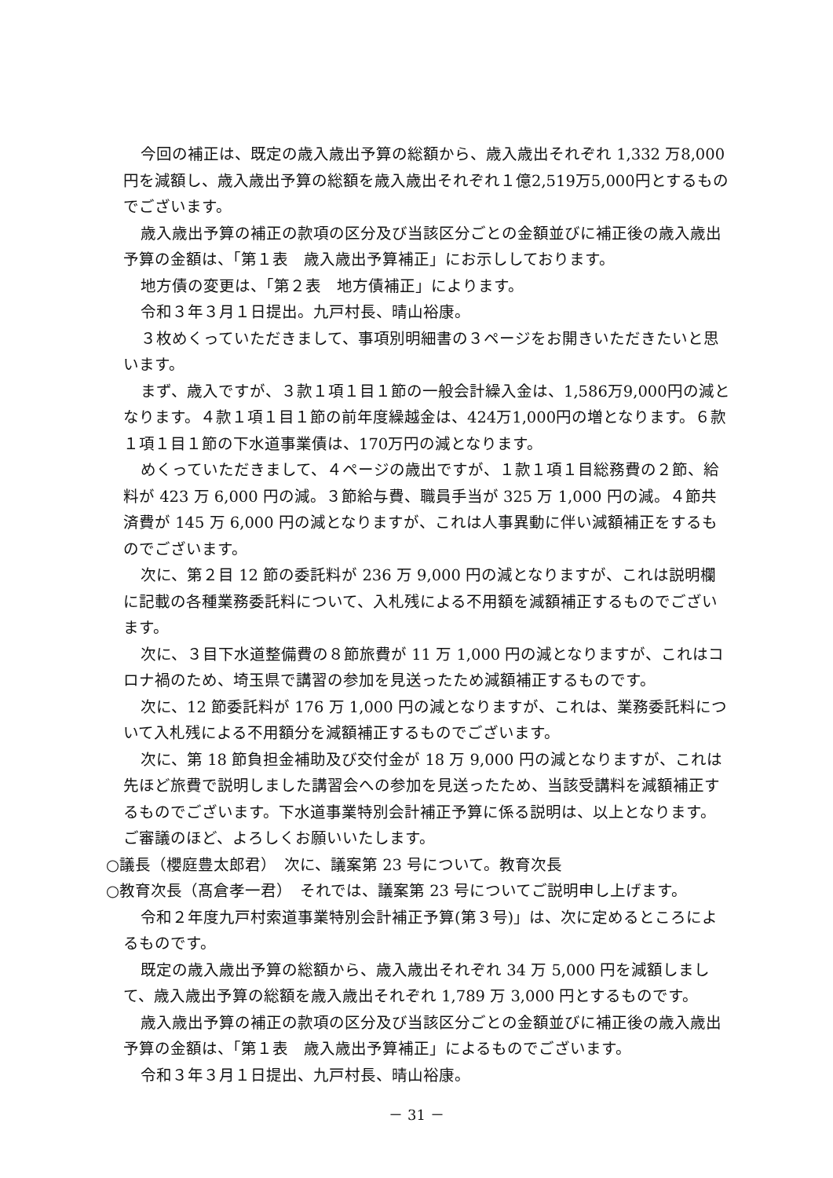今回の補正は、既定の歳入歳出予算の総額から、歳入歳出それぞれ 1,332 万8,000円を減額し、歳入歳出予算の総額を歳入歳出それぞれ１億2,519万5,000円とするものでございます。
歳入歳出予算の補正の款項の区分及び当該区分ごとの金額並びに補正後の歳入歳出予算の金額は、「第１表　歳入歳出予算補正」にお示ししております。
地方債の変更は、「第２表　地方債補正」によります。
令和３年３月１日提出。九戸村長、晴山裕康。
３枚めくっていただきまして、事項別明細書の３ページをお開きいただきたいと思います。
まず、歳入ですが、３款１項１目１節の一般会計繰入金は、1,586万9,000円の減となります。４款１項１目１節の前年度繰越金は、424万1,000円の増となります。６款１項１目１節の下水道事業債は、170万円の減となります。
めくっていただきまして、４ページの歳出ですが、１款１項１目総務費の２節、給料が 423 万 6,000 円の減。３節給与費、職員手当が 325 万 1,000 円の減。４節共済費が 145 万 6,000 円の減となりますが、これは人事異動に伴い減額補正をするものでございます。
次に、第２目 12 節の委託料が 236 万 9,000 円の減となりますが、これは説明欄に記載の各種業務委託料について、入札残による不用額を減額補正するものでございます。
次に、３目下水道整備費の８節旅費が 11 万 1,000 円の減となりますが、これはコロナ禍のため、埼玉県で講習の参加を見送ったため減額補正するものです。
次に、12 節委託料が 176 万 1,000 円の減となりますが、これは、業務委託料について入札残による不用額分を減額補正するものでございます。
次に、第 18 節負担金補助及び交付金が 18 万 9,000 円の減となりますが、これは先ほど旅費で説明しました講習会への参加を見送ったため、当該受講料を減額補正するものでございます。下水道事業特別会計補正予算に係る説明は、以上となります。ご審議のほど、よろしくお願いいたします。
○議長（櫻庭豊太郎君）　次に、議案第 23 号について。教育次長
○教育次長（髙倉孝一君）　それでは、議案第 23 号についてご説明申し上げます。
令和２年度九戸村索道事業特別会計補正予算(第３号)」は、次に定めるところによるものです。
既定の歳入歳出予算の総額から、歳入歳出それぞれ 34 万 5,000 円を減額しまして、歳入歳出予算の総額を歳入歳出それぞれ 1,789 万 3,000 円とするものです。
歳入歳出予算の補正の款項の区分及び当該区分ごとの金額並びに補正後の歳入歳出予算の金額は、「第１表　歳入歳出予算補正」によるものでございます。
令和３年３月１日提出、九戸村長、晴山裕康。
－ 31 －